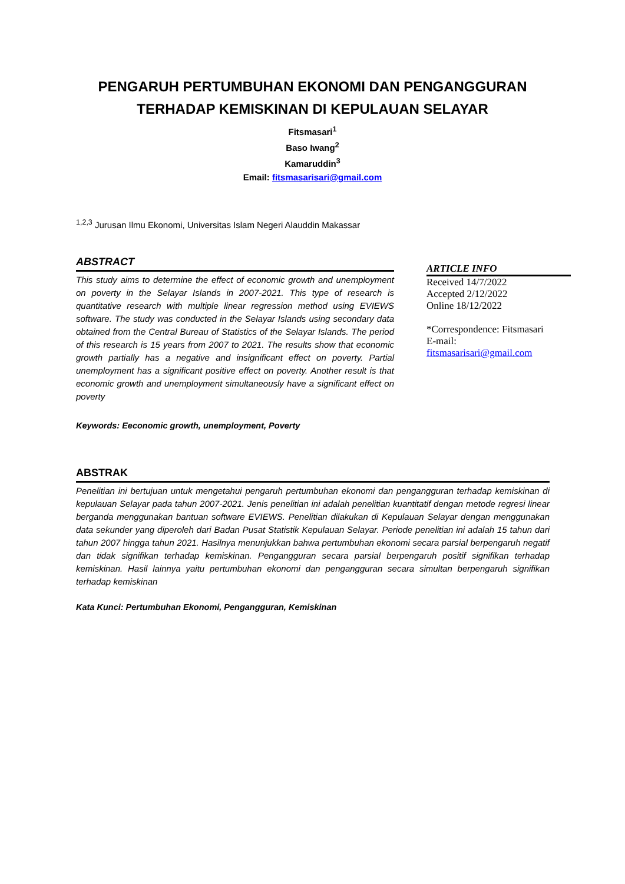PENGARUH PERTUMBUHAN EKONOMI DAN PENGANGGURAN
TERHADAP KEMISKINAN DI KEPULAUAN SELAYAR
Fitsmasari<sup>1</sup>
Baso Iwang<sup>2</sup>
Kamaruddin<sup>3</sup>
Email: fitsmasarisari@gmail.com
<sup>1,2,3</sup> Jurusan Ilmu Ekonomi, Universitas Islam Negeri Alauddin Makassar
ABSTRACT
This study aims to determine the effect of economic growth and unemployment on poverty in the Selayar Islands in 2007-2021. This type of research is quantitative research with multiple linear regression method using EVIEWS software. The study was conducted in the Selayar Islands using secondary data obtained from the Central Bureau of Statistics of the Selayar Islands. The period of this research is 15 years from 2007 to 2021. The results show that economic growth partially has a negative and insignificant effect on poverty. Partial unemployment has a significant positive effect on poverty. Another result is that economic growth and unemployment simultaneously have a significant effect on poverty
Keywords: Eeconomic growth, unemployment, Poverty
ARTICLE INFO
Received 14/7/2022
Accepted 2/12/2022
Online 18/12/2022
*Correspondence: Fitsmasari
E-mail:
fitsmasarisari@gmail.com
ABSTRAK
Penelitian ini bertujuan untuk mengetahui pengaruh pertumbuhan ekonomi dan pengangguran terhadap kemiskinan di kepulauan Selayar pada tahun 2007-2021. Jenis penelitian ini adalah penelitian kuantitatif dengan metode regresi linear berganda menggunakan bantuan software EVIEWS. Penelitian dilakukan di Kepulauan Selayar dengan menggunakan data sekunder yang diperoleh dari Badan Pusat Statistik Kepulauan Selayar. Periode penelitian ini adalah 15 tahun dari tahun 2007 hingga tahun 2021. Hasilnya menunjukkan bahwa pertumbuhan ekonomi secara parsial berpengaruh negatif dan tidak signifikan terhadap kemiskinan. Pengangguran secara parsial berpengaruh positif signifikan terhadap kemiskinan. Hasil lainnya yaitu pertumbuhan ekonomi dan pengangguran secara simultan berpengaruh signifikan terhadap kemiskinan
Kata Kunci: Pertumbuhan Ekonomi, Pengangguran, Kemiskinan